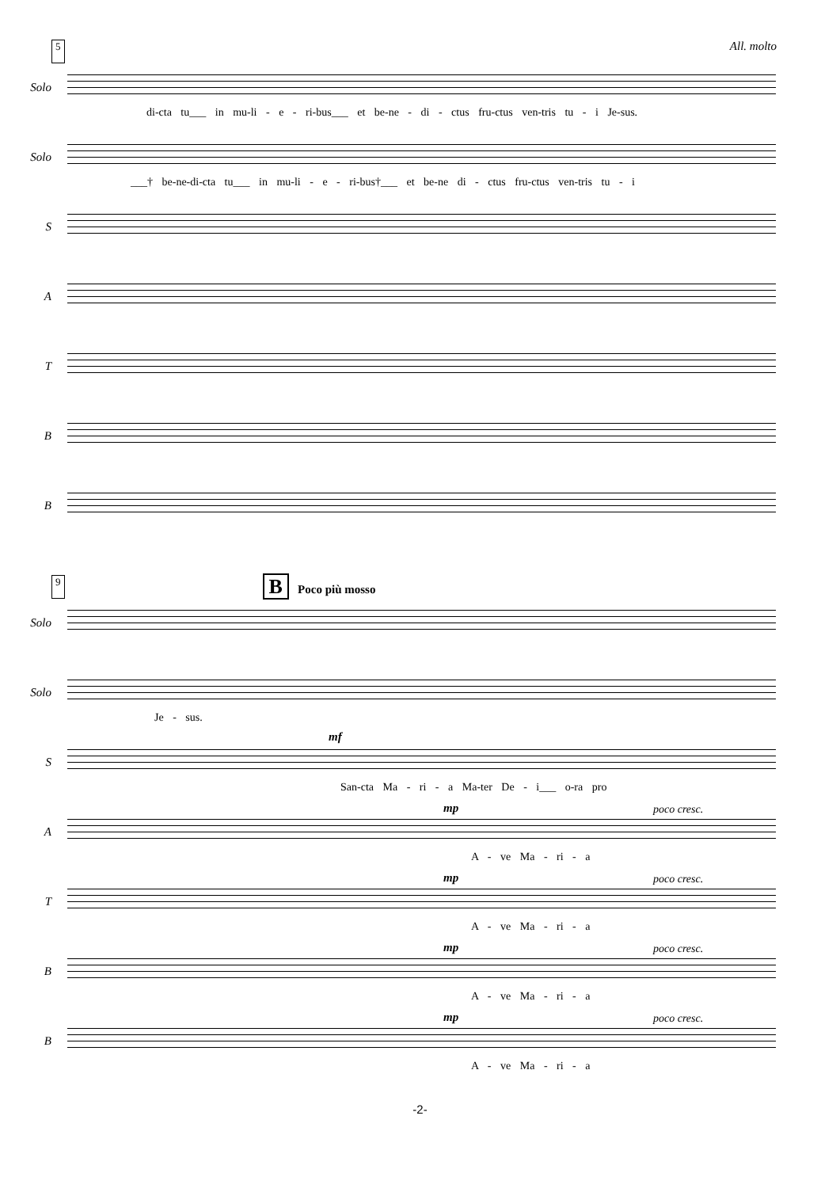5 All. molto
Solo
di-cta tu___ in mu-li - e - ri-bus___ et be-ne - di - ctus fru-ctus ven-tris tu - i Je-sus.
Solo
___† be-ne-di-cta tu___ in mu-li - e - ri-bus†___ et be-ne di - ctus fru-ctus ven-tris tu - i
S
A
T
B
B
9 B Poco più mosso
Solo
Solo
Je - sus.
S
mf
San-cta Ma - ri - a Ma-ter De - i___ o-ra pro
A
mp poco cresc.
A - ve Ma - ri - a
T
mp poco cresc.
A - ve Ma - ri - a
B
mp poco cresc.
A - ve Ma - ri - a
B
mp poco cresc.
A - ve Ma - ri - a
-2-